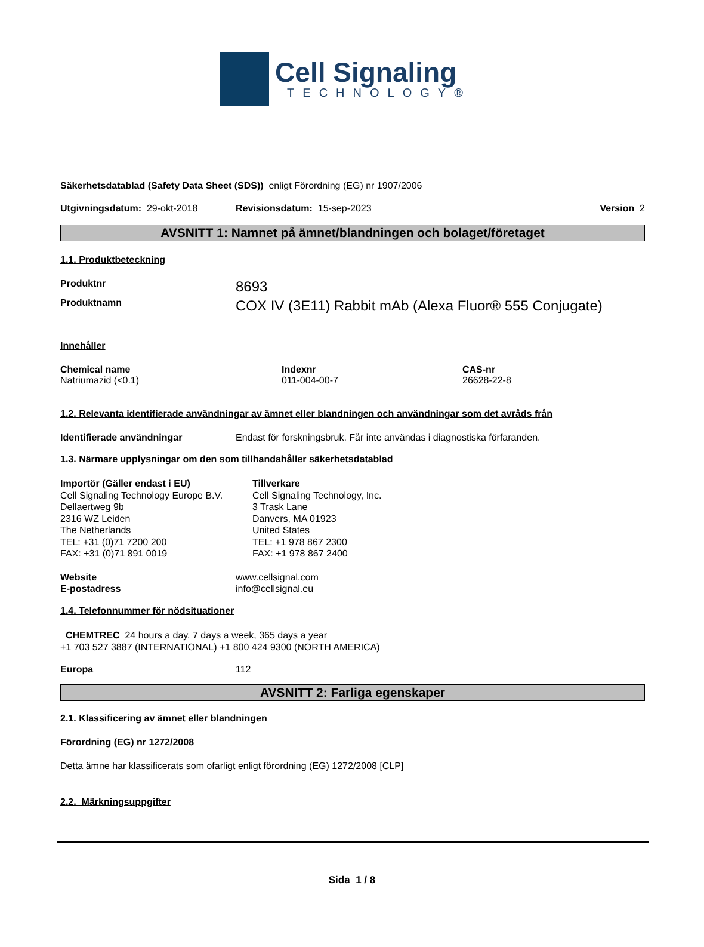Cell Signaling
TECHNOLOGY®
Säkerhetsdatablad (Safety Data Sheet (SDS)) enligt Förordning (EG) nr 1907/2006
Utgivningsdatum: 29-okt-2018 Revisionsdatum: 15-sep-2023 Version 2
AVSNITT 1: Namnet på ämnet/blandningen och bolaget/företaget
1.1. Produktbeteckning
Produktnr 8693
Produktnamn COX IV (3E11) Rabbit mAb (Alexa Fluor® 555 Conjugate)
Innehåller
Chemical name
Natriumazid (<0.1)
Indexnr
011-004-00-7
CAS-nr
26628-22-8
1.2. Relevanta identifierade användningar av ämnet eller blandningen och användningar som det avråds från
Identifierade användningar Endast för forskningsbruk. Får inte användas i diagnostiska förfaranden.
1.3. Närmare upplysningar om den som tillhandahåller säkerhetsdatablad
Importör (Gäller endast i EU)
Cell Signaling Technology Europe B.V.
Dellaertweg 9b
2316 WZ Leiden
The Netherlands
TEL: +31 (0)71 7200 200
FAX: +31 (0)71 891 0019
Tillverkare
Cell Signaling Technology, Inc.
3 Trask Lane
Danvers, MA 01923
United States
TEL: +1 978 867 2300
FAX: +1 978 867 2400
Website
E-postadress www.cellsignal.com
info@cellsignal.eu
1.4. Telefonnummer för nödsituationer
CHEMTREC 24 hours a day, 7 days a week, 365 days a year
+1 703 527 3887 (INTERNATIONAL) +1 800 424 9300 (NORTH AMERICA)
Europa 112
AVSNITT 2: Farliga egenskaper
2.1. Klassificering av ämnet eller blandningen
Förordning (EG) nr 1272/2008
Detta ämne har klassificerats som ofarligt enligt förordning (EG) 1272/2008 [CLP]
2.2. Märkningsuppgifter
Sida 1 / 8